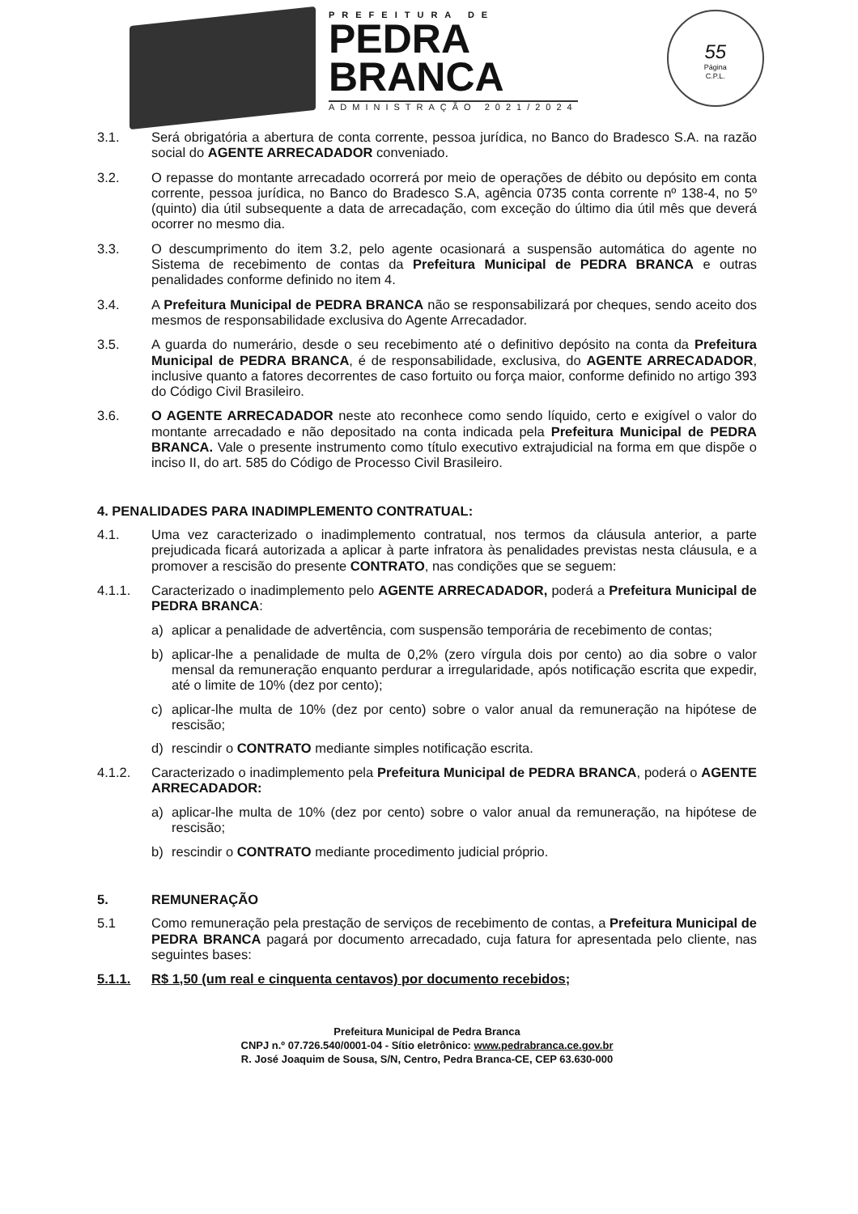PREFEITURA DE
PEDRA
BRANCA
ADMINISTRAÇÃO 2021/2024
55
Página
C.P.L.
3.1. Será obrigatória a abertura de conta corrente, pessoa jurídica, no Banco do Bradesco S.A. na razão social do AGENTE ARRECADADOR conveniado.
3.2. O repasse do montante arrecadado ocorrerá por meio de operações de débito ou depósito em conta corrente, pessoa jurídica, no Banco do Bradesco S.A, agência 0735 conta corrente nº 138-4, no 5º (quinto) dia útil subsequente a data de arrecadação, com exceção do último dia útil mês que deverá ocorrer no mesmo dia.
3.3. O descumprimento do item 3.2, pelo agente ocasionará a suspensão automática do agente no Sistema de recebimento de contas da Prefeitura Municipal de PEDRA BRANCA e outras penalidades conforme definido no item 4.
3.4. A Prefeitura Municipal de PEDRA BRANCA não se responsabilizará por cheques, sendo aceito dos mesmos de responsabilidade exclusiva do Agente Arrecadador.
3.5. A guarda do numerário, desde o seu recebimento até o definitivo depósito na conta da Prefeitura Municipal de PEDRA BRANCA, é de responsabilidade, exclusiva, do AGENTE ARRECADADOR, inclusive quanto a fatores decorrentes de caso fortuito ou força maior, conforme definido no artigo 393 do Código Civil Brasileiro.
3.6. O AGENTE ARRECADADOR neste ato reconhece como sendo líquido, certo e exigível o valor do montante arrecadado e não depositado na conta indicada pela Prefeitura Municipal de PEDRA BRANCA. Vale o presente instrumento como título executivo extrajudicial na forma em que dispõe o inciso II, do art. 585 do Código de Processo Civil Brasileiro.
4. PENALIDADES PARA INADIMPLEMENTO CONTRATUAL:
4.1. Uma vez caracterizado o inadimplemento contratual, nos termos da cláusula anterior, a parte prejudicada ficará autorizada a aplicar à parte infratora às penalidades previstas nesta cláusula, e a promover a rescisão do presente CONTRATO, nas condições que se seguem:
4.1.1. Caracterizado o inadimplemento pelo AGENTE ARRECADADOR, poderá a Prefeitura Municipal de PEDRA BRANCA:
a) aplicar a penalidade de advertência, com suspensão temporária de recebimento de contas;
b) aplicar-lhe a penalidade de multa de 0,2% (zero vírgula dois por cento) ao dia sobre o valor mensal da remuneração enquanto perdurar a irregularidade, após notificação escrita que expedir, até o limite de 10% (dez por cento);
c) aplicar-lhe multa de 10% (dez por cento) sobre o valor anual da remuneração na hipótese de rescisão;
d) rescindir o CONTRATO mediante simples notificação escrita.
4.1.2. Caracterizado o inadimplemento pela Prefeitura Municipal de PEDRA BRANCA, poderá o AGENTE ARRECADADOR:
a) aplicar-lhe multa de 10% (dez por cento) sobre o valor anual da remuneração, na hipótese de rescisão;
b) rescindir o CONTRATO mediante procedimento judicial próprio.
5. REMUNERAÇÃO
5.1 Como remuneração pela prestação de serviços de recebimento de contas, a Prefeitura Municipal de PEDRA BRANCA pagará por documento arrecadado, cuja fatura for apresentada pelo cliente, nas seguintes bases:
5.1.1. R$ 1,50 (um real e cinquenta centavos) por documento recebidos;
Prefeitura Municipal de Pedra Branca
CNPJ n.º 07.726.540/0001-04 - Sítio eletrônico: www.pedrabranca.ce.gov.br
R. José Joaquim de Sousa, S/N, Centro, Pedra Branca-CE, CEP 63.630-000